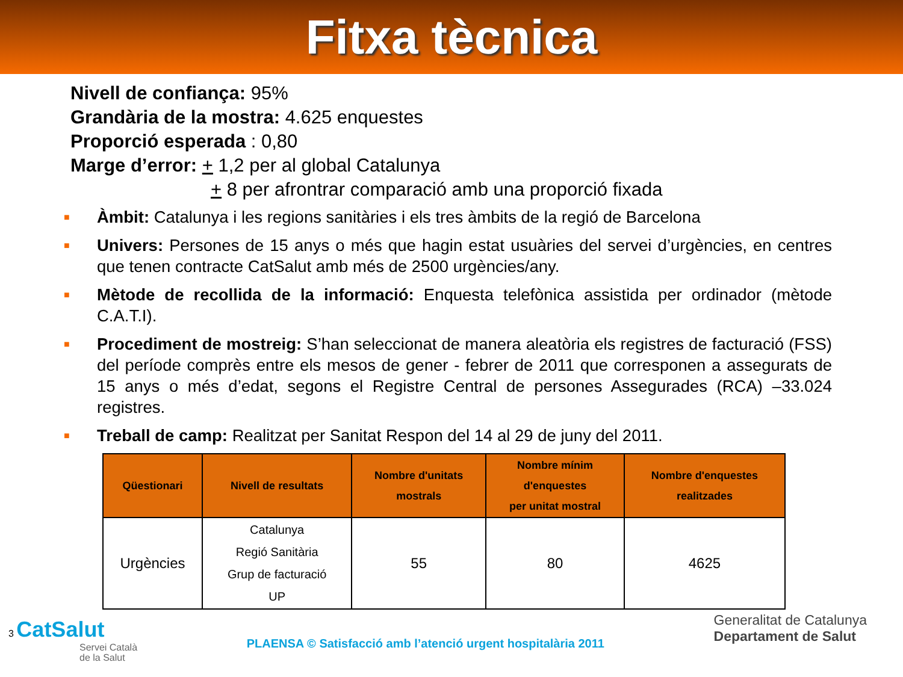Fitxa tècnica
Nivell de confiança: 95%
Grandària de la mostra: 4.625 enquestes
Proporció esperada : 0,80
Marge d’error: + 1,2 per al global Catalunya
+ 8 per afrontrar comparació amb una proporció fixada
■ Àmbit: Catalunya i les regions sanitàries i els tres àmbits de la regió de Barcelona
■ Univers: Persones de 15 anys o més que hagin estat usuàries del servei d’urgències, en centres que tenen contracte CatSalut amb més de 2500 urgències/any.
■ Mètode de recollida de la informació: Enquesta telefònica assistida per ordinador (mètode C.A.T.I).
■ Procediment de mostreig: S’han seleccionat de manera aleatòria els registres de facturació (FSS) del període comprès entre els mesos de gener - febrer de 2011 que corresponen a assegurats de 15 anys o més d’edat, segons el Registre Central de persones Assegurades (RCA) –33.024 registres.
■ Treball de camp: Realitzat per Sanitat Respon del 14 al 29 de juny del 2011.
| Qüestionari | Nivell de resultats | Nombre d'unitats mostrals | Nombre mínim d'enquestes per unitat mostral | Nombre d'enquestes realitzades |
| --- | --- | --- | --- | --- |
| Urgències | Catalunya Regió Sanitària Grup de facturació UP | 55 | 80 | 4625 |
3 CatSalut
Servei Català
de la Salut
PLAENSA © Satisfacció amb l’atenció urgent hospitalària 2011
Generalitat de Catalunya
Departament de Salut